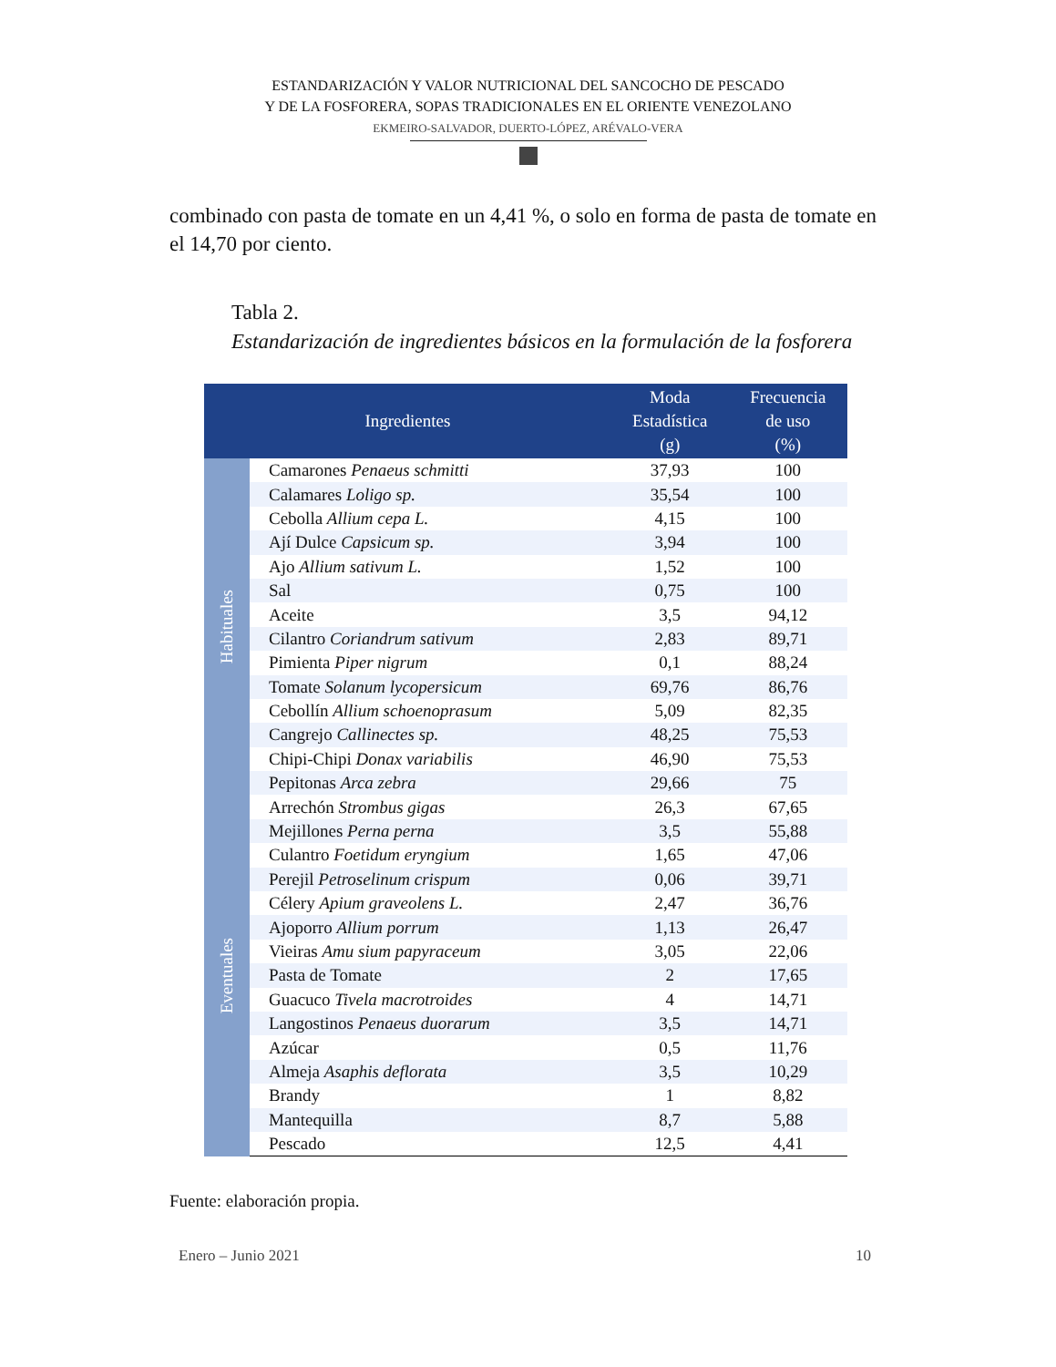ESTANDARIZACIÓN Y VALOR NUTRICIONAL DEL SANCOCHO DE PESCADO
Y DE LA FOSFORERA, SOPAS TRADICIONALES EN EL ORIENTE VENEZOLANO
EKMEIRO-SALVADOR, DUERTO-LÓPEZ, ARÉVALO-VERA
combinado con pasta de tomate en un 4,41 %, o solo en forma de pasta de tomate en el 14,70 por ciento.
Tabla 2.
Estandarización de ingredientes básicos en la formulación de la fosforera
| Ingredientes | | Moda Estadística (g) | Frecuencia de uso (%) |
| --- | --- | --- | --- |
| Habituales | Camarones Penaeus schmitti | 37,93 | 100 |
| | Calamares Loligo sp. | 35,54 | 100 |
| | Cebolla Allium cepa L. | 4,15 | 100 |
| | Ají Dulce Capsicum sp. | 3,94 | 100 |
| | Ajo Allium sativum L. | 1,52 | 100 |
| | Sal | 0,75 | 100 |
| | Aceite | 3,5 | 94,12 |
| | Cilantro Coriandrum sativum | 2,83 | 89,71 |
| | Pimienta Piper nigrum | 0,1 | 88,24 |
| | Tomate Solanum lycopersicum | 69,76 | 86,76 |
| | Cebollín Allium schoenoprasum | 5,09 | 82,35 |
| | Cangrejo Callinectes sp. | 48,25 | 75,53 |
| | Chipi-Chipi Donax variabilis | 46,90 | 75,53 |
| | Pepitonas Arca zebra | 29,66 | 75 |
| Eventuales | Arrechón Strombus gigas | 26,3 | 67,65 |
| | Mejillones Perna perna | 3,5 | 55,88 |
| | Culantro Foetidum eryngium | 1,65 | 47,06 |
| | Perejil Petroselinum crispum | 0,06 | 39,71 |
| | Célery Apium graveolens L. | 2,47 | 36,76 |
| | Ajoporro Allium porrum | 1,13 | 26,47 |
| | Vieiras Amu sium papyraceum | 3,05 | 22,06 |
| | Pasta de Tomate | 2 | 17,65 |
| | Guacuco Tivela macrotroides | 4 | 14,71 |
| | Langostinos Penaeus duorarum | 3,5 | 14,71 |
| | Azúcar | 0,5 | 11,76 |
| | Almeja Asaphis deflorata | 3,5 | 10,29 |
| | Brandy | 1 | 8,82 |
| | Mantequilla | 8,7 | 5,88 |
| | Pescado | 12,5 | 4,41 |
Fuente: elaboración propia.
Enero – Junio 2021 10